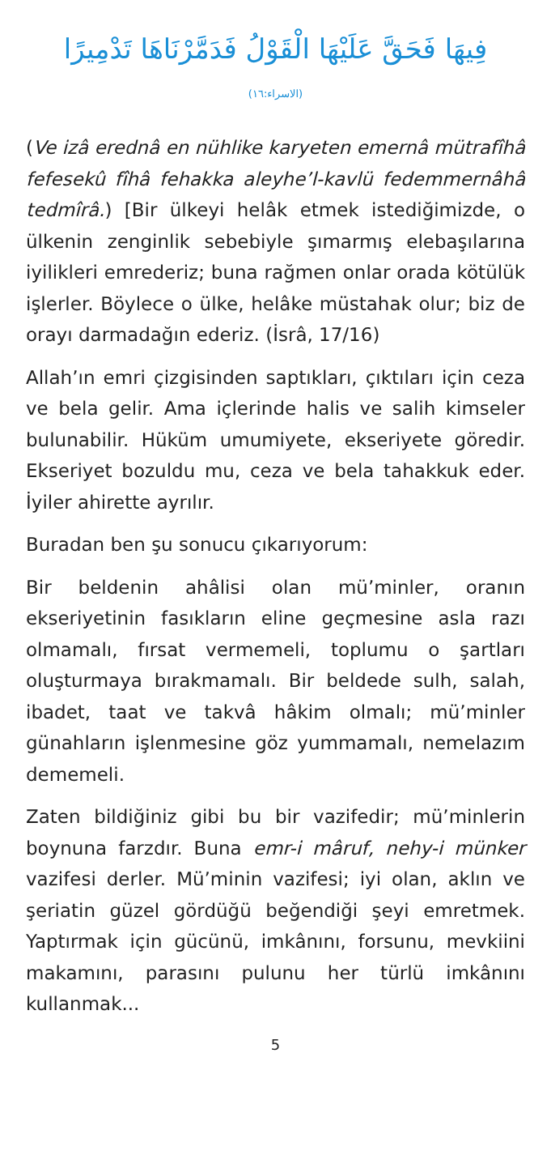فِيهَا فَحَقَّ عَلَيْهَا الْقَوْلُ فَدَمَّرْنَاهَا تَدْمِيرًا
(الاسراء:١٦)
(Ve izâ erednâ en nühlike karyeten emernâ mütrafîhâ fefesekû fîhâ fehakka aleyhe’l-kavlü fedemmernâhâ tedmîrâ.) [Bir ülkeyi helâk etmek istediğimizde, o ülkenin zenginlik sebebiyle şımarmış elebaşılarına iyilikleri emrederiz; buna rağmen onlar orada kötülük işlerler. Böylece o ülke, helâke müstahak olur; biz de orayı darmadağın ederiz. (İsrâ, 17/16)
Allah’ın emri çizgisinden saptıkları, çıktıları için ceza ve bela gelir. Ama içlerinde halis ve salih kimseler bulunabilir. Hüküm umumiyete, ekseriyete göredir. Ekseriyet bozuldu mu, ceza ve bela tahakkuk eder. İyiler ahirette ayrılır.
Buradan ben şu sonucu çıkarıyorum:
Bir beldenin ahâlisi olan mü’minler, oranın ekseriyetinin fasıkların eline geçmesine asla razı olmamalı, fırsat vermemeli, toplumu o şartları oluşturmaya bırakmamalı. Bir beldede sulh, salah, ibadet, taat ve takvâ hâkim olmalı; mü’minler günahların işlenmesine göz yummamalı, nemelazım dememeli.
Zaten bildiğiniz gibi bu bir vazifedir; mü’minlerin boynuna farzdır. Buna emr-i mâruf, nehy-i münker vazifesi derler. Mü’minin vazifesi; iyi olan, aklın ve şeriatin güzel gördüğü beğendiği şeyi emretmek. Yaptırmak için gücünü, imkânını, forsunu, mevkiini makamını, parasını pulunu her türlü imkânını kullanmak...
5